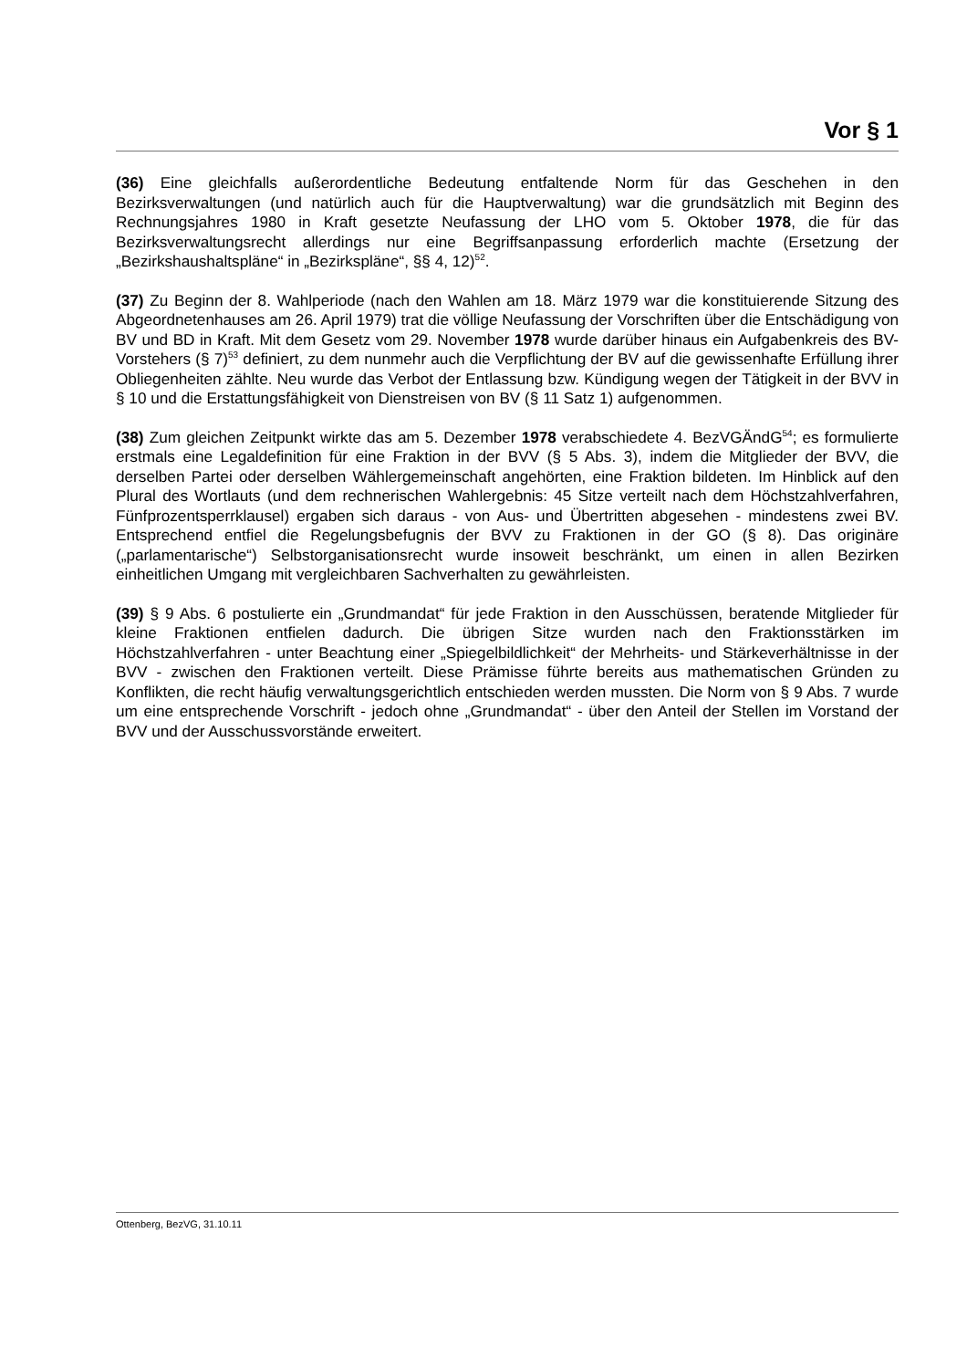Vor § 1
(36) Eine gleichfalls außerordentliche Bedeutung entfaltende Norm für das Geschehen in den Bezirksverwaltungen (und natürlich auch für die Hauptverwaltung) war die grundsätzlich mit Beginn des Rechnungsjahres 1980 in Kraft gesetzte Neufassung der LHO vom 5. Oktober 1978, die für das Bezirksverwaltungsrecht allerdings nur eine Begriffsanpassung erforderlich machte (Ersetzung der „Bezirkshaushaltspläne“ in „Bezirkspläne“, §§ 4, 12)<sup>52</sup>.
(37) Zu Beginn der 8. Wahlperiode (nach den Wahlen am 18. März 1979 war die konstituierende Sitzung des Abgeordnetenhauses am 26. April 1979) trat die völlige Neufassung der Vorschriften über die Entschädigung von BV und BD in Kraft. Mit dem Gesetz vom 29. November 1978 wurde darüber hinaus ein Aufgabenkreis des BV-Vorstehers (§ 7)<sup>53</sup> definiert, zu dem nunmehr auch die Verpflichtung der BV auf die gewissenhafte Erfüllung ihrer Obliegenheiten zählte. Neu wurde das Verbot der Entlassung bzw. Kündigung wegen der Tätigkeit in der BVV in § 10 und die Erstattungsfähigkeit von Dienstreisen von BV (§ 11 Satz 1) aufgenommen.
(38) Zum gleichen Zeitpunkt wirkte das am 5. Dezember 1978 verabschiedete 4. BezVGÄndG<sup>54</sup>; es formulierte erstmals eine Legaldefinition für eine Fraktion in der BVV (§ 5 Abs. 3), indem die Mitglieder der BVV, die derselben Partei oder derselben Wählergemeinschaft angehörten, eine Fraktion bildeten. Im Hinblick auf den Plural des Wortlauts (und dem rechnerischen Wahlergebnis: 45 Sitze verteilt nach dem Höchstzahlverfahren, Fünfprozentsperrklausel) ergaben sich daraus - von Aus- und Übertritten abgesehen - mindestens zwei BV. Entsprechend entfiel die Regelungsbefugnis der BVV zu Fraktionen in der GO (§ 8). Das originäre („parlamentarische“) Selbstorganisationsrecht wurde insoweit beschränkt, um einen in allen Bezirken einheitlichen Umgang mit vergleichbaren Sachverhalten zu gewährleisten.
(39) § 9 Abs. 6 postulierte ein „Grundmandat“ für jede Fraktion in den Ausschüssen, beratende Mitglieder für kleine Fraktionen entfielen dadurch. Die übrigen Sitze wurden nach den Fraktionsstärken im Höchstzahlverfahren - unter Beachtung einer „Spiegelbildlichkeit“ der Mehrheits- und Stärkeverhältnisse in der BVV - zwischen den Fraktionen verteilt. Diese Prämisse führte bereits aus mathematischen Gründen zu Konflikten, die recht häufig verwaltungsgerichtlich entschieden werden mussten. Die Norm von § 9 Abs. 7 wurde um eine entsprechende Vorschrift - jedoch ohne „Grundmandat“ - über den Anteil der Stellen im Vorstand der BVV und der Ausschussvorstände erweitert.
Ottenberg, BezVG, 31.10.11